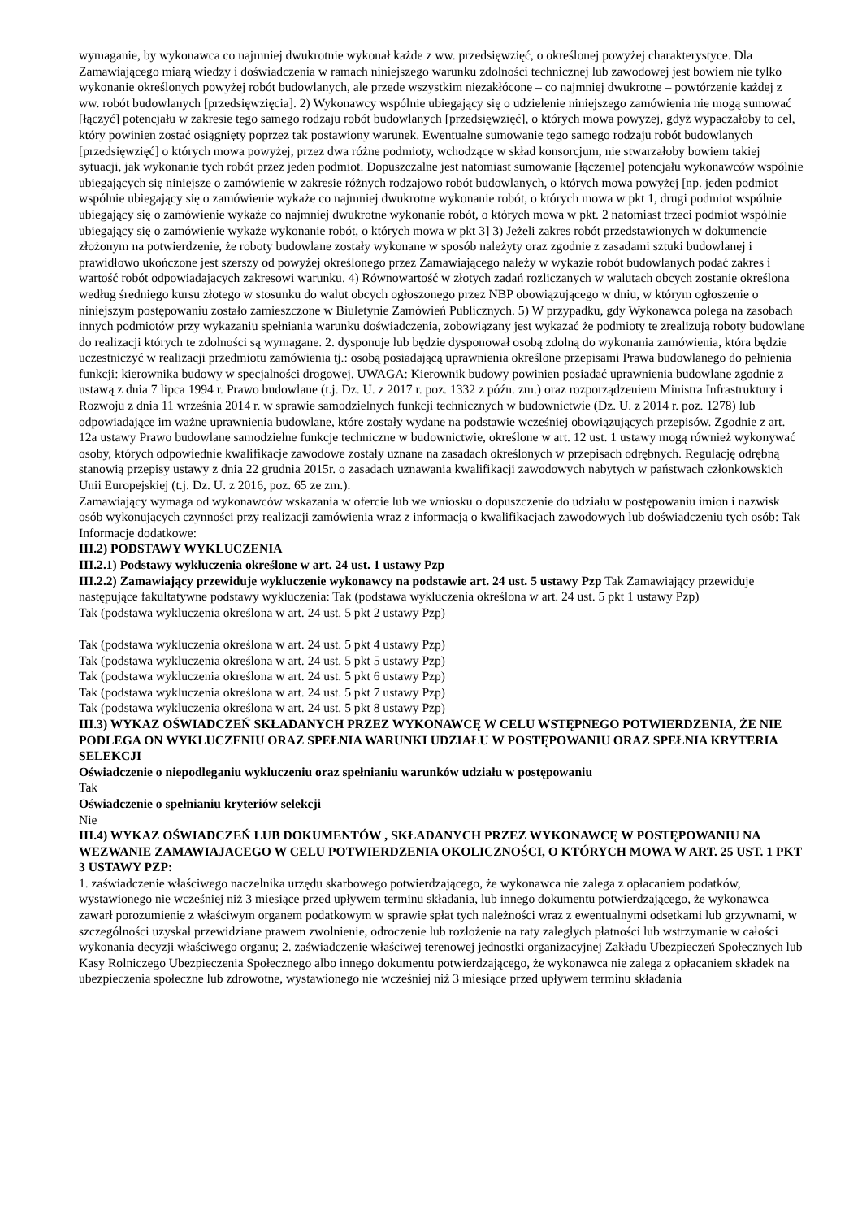wymaganie, by wykonawca co najmniej dwukrotnie wykonał każde z ww. przedsięwzięć, o określonej powyżej charakterystyce. Dla Zamawiającego miarą wiedzy i doświadczenia w ramach niniejszego warunku zdolności technicznej lub zawodowej jest bowiem nie tylko wykonanie określonych powyżej robót budowlanych, ale przede wszystkim niezakłócone – co najmniej dwukrotne – powtórzenie każdej z ww. robót budowlanych [przedsięwzięcia]. 2) Wykonawcy wspólnie ubiegający się o udzielenie niniejszego zamówienia nie mogą sumować [łączyć] potencjału w zakresie tego samego rodzaju robót budowlanych [przedsięwzięć], o których mowa powyżej, gdyż wypaczałoby to cel, który powinien zostać osiągnięty poprzez tak postawiony warunek. Ewentualne sumowanie tego samego rodzaju robót budowlanych [przedsięwzięć] o których mowa powyżej, przez dwa różne podmioty, wchodzące w skład konsorcjum, nie stwarzałoby bowiem takiej sytuacji, jak wykonanie tych robót przez jeden podmiot. Dopuszczalne jest natomiast sumowanie [łączenie] potencjału wykonawców wspólnie ubiegających się niniejsze o zamówienie w zakresie różnych rodzajowo robót budowlanych, o których mowa powyżej [np. jeden podmiot wspólnie ubiegający się o zamówienie wykaże co najmniej dwukrotne wykonanie robót, o których mowa w pkt 1, drugi podmiot wspólnie ubiegający się o zamówienie wykaże co najmniej dwukrotne wykonanie robót, o których mowa w pkt. 2 natomiast trzeci podmiot wspólnie ubiegający się o zamówienie wykaże wykonanie robót, o których mowa w pkt 3] 3) Jeżeli zakres robót przedstawionych w dokumencie złożonym na potwierdzenie, że roboty budowlane zostały wykonane w sposób należyty oraz zgodnie z zasadami sztuki budowlanej i prawidłowo ukończone jest szerszy od powyżej określonego przez Zamawiającego należy w wykazie robót budowlanych podać zakres i wartość robót odpowiadających zakresowi warunku. 4) Równowartość w złotych zadań rozliczanych w walutach obcych zostanie określona według średniego kursu złotego w stosunku do walut obcych ogłoszonego przez NBP obowiązującego w dniu, w którym ogłoszenie o niniejszym postępowaniu zostało zamieszczone w Biuletynie Zamówień Publicznych. 5) W przypadku, gdy Wykonawca polega na zasobach innych podmiotów przy wykazaniu spełniania warunku doświadczenia, zobowiązany jest wykazać że podmioty te zrealizują roboty budowlane do realizacji których te zdolności są wymagane. 2. dysponuje lub będzie dysponował osobą zdolną do wykonania zamówienia, która będzie uczestniczyć w realizacji przedmiotu zamówienia tj.: osobą posiadającą uprawnienia określone przepisami Prawa budowlanego do pełnienia funkcji: kierownika budowy w specjalności drogowej. UWAGA: Kierownik budowy powinien posiadać uprawnienia budowlane zgodnie z ustawą z dnia 7 lipca 1994 r. Prawo budowlane (t.j. Dz. U. z 2017 r. poz. 1332 z późn. zm.) oraz rozporządzeniem Ministra Infrastruktury i Rozwoju z dnia 11 września 2014 r. w sprawie samodzielnych funkcji technicznych w budownictwie (Dz. U. z 2014 r. poz. 1278) lub odpowiadające im ważne uprawnienia budowlane, które zostały wydane na podstawie wcześniej obowiązujących przepisów. Zgodnie z art. 12a ustawy Prawo budowlane samodzielne funkcje techniczne w budownictwie, określone w art. 12 ust. 1 ustawy mogą również wykonywać osoby, których odpowiednie kwalifikacje zawodowe zostały uznane na zasadach określonych w przepisach odrębnych. Regulację odrębną stanowią przepisy ustawy z dnia 22 grudnia 2015r. o zasadach uznawania kwalifikacji zawodowych nabytych w państwach członkowskich Unii Europejskiej (t.j. Dz. U. z 2016, poz. 65 ze zm.).
Zamawiający wymaga od wykonawców wskazania w ofercie lub we wniosku o dopuszczenie do udziału w postępowaniu imion i nazwisk osób wykonujących czynności przy realizacji zamówienia wraz z informacją o kwalifikacjach zawodowych lub doświadczeniu tych osób: Tak
Informacje dodatkowe:
III.2) PODSTAWY WYKLUCZENIA
III.2.1) Podstawy wykluczenia określone w art. 24 ust. 1 ustawy Pzp
III.2.2) Zamawiający przewiduje wykluczenie wykonawcy na podstawie art. 24 ust. 5 ustawy Pzp Tak Zamawiający przewiduje następujące fakultatywne podstawy wykluczenia: Tak (podstawa wykluczenia określona w art. 24 ust. 5 pkt 1 ustawy Pzp)
Tak (podstawa wykluczenia określona w art. 24 ust. 5 pkt 2 ustawy Pzp)
Tak (podstawa wykluczenia określona w art. 24 ust. 5 pkt 4 ustawy Pzp)
Tak (podstawa wykluczenia określona w art. 24 ust. 5 pkt 5 ustawy Pzp)
Tak (podstawa wykluczenia określona w art. 24 ust. 5 pkt 6 ustawy Pzp)
Tak (podstawa wykluczenia określona w art. 24 ust. 5 pkt 7 ustawy Pzp)
Tak (podstawa wykluczenia określona w art. 24 ust. 5 pkt 8 ustawy Pzp)
III.3) WYKAZ OŚWIADCZEŃ SKŁADANYCH PRZEZ WYKONAWCĘ W CELU WSTĘPNEGO POTWIERDZENIA, ŻE NIE PODLEGA ON WYKLUCZENIU ORAZ SPEŁNIA WARUNKI UDZIAŁU W POSTĘPOWANIU ORAZ SPEŁNIA KRYTERIA SELEKCJI
Oświadczenie o niepodleganiu wykluczeniu oraz spełnianiu warunków udziału w postępowaniu
Tak
Oświadczenie o spełnianiu kryteriów selekcji
Nie
III.4) WYKAZ OŚWIADCZEŃ LUB DOKUMENTÓW , SKŁADANYCH PRZEZ WYKONAWCĘ W POSTĘPOWANIU NA WEZWANIE ZAMAWIAJACEGO W CELU POTWIERDZENIA OKOLICZNOŚCI, O KTÓRYCH MOWA W ART. 25 UST. 1 PKT 3 USTAWY PZP:
1. zaświadczenie właściwego naczelnika urzędu skarbowego potwierdzającego, że wykonawca nie zalega z opłacaniem podatków, wystawionego nie wcześniej niż 3 miesiące przed upływem terminu składania, lub innego dokumentu potwierdzającego, że wykonawca zawarł porozumienie z właściwym organem podatkowym w sprawie spłat tych należności wraz z ewentualnymi odsetkami lub grzywnami, w szczególności uzyskał przewidziane prawem zwolnienie, odroczenie lub rozłożenie na raty zaległych płatności lub wstrzymanie w całości wykonania decyzji właściwego organu; 2. zaświadczenie właściwej terenowej jednostki organizacyjnej Zakładu Ubezpieczeń Społecznych lub Kasy Rolniczego Ubezpieczenia Społecznego albo innego dokumentu potwierdzającego, że wykonawca nie zalega z opłacaniem składek na ubezpieczenia społeczne lub zdrowotne, wystawionego nie wcześniej niż 3 miesiące przed upływem terminu składania